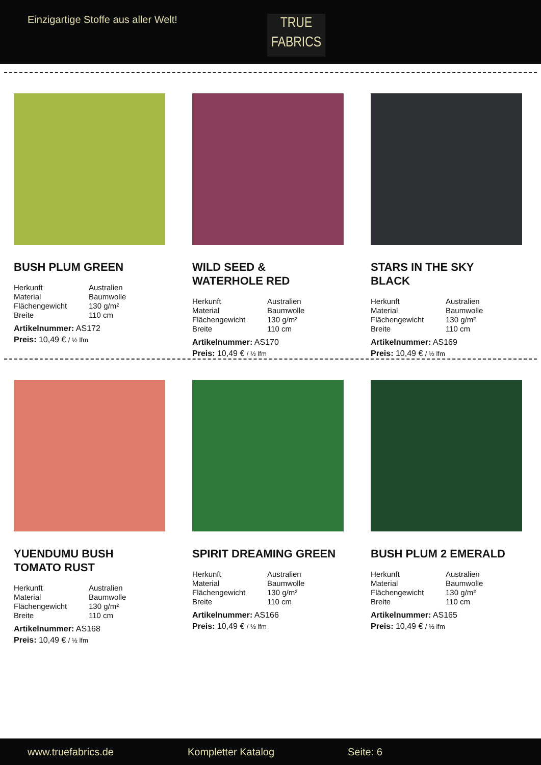Einzigartige Stoffe aus aller Welt!
TRUE
FABRICS
BUSH PLUM GREEN
| Herkunft | Australien |
| Material | Baumwolle |
| Flächengewicht | 130 g/m² |
| Breite | 110 cm |
Artikelnummer: AS172
Preis: 10,49 € / ½ lfm
WILD SEED &
WATERHOLE RED
| Herkunft | Australien |
| Material | Baumwolle |
| Flächengewicht | 130 g/m² |
| Breite | 110 cm |
Artikelnummer: AS170
Preis: 10,49 € / ½ lfm
STARS IN THE SKY
BLACK
| Herkunft | Australien |
| Material | Baumwolle |
| Flächengewicht | 130 g/m² |
| Breite | 110 cm |
Artikelnummer: AS169
Preis: 10,49 € / ½ lfm
YUENDUMU BUSH
TOMATO RUST
| Herkunft | Australien |
| Material | Baumwolle |
| Flächengewicht | 130 g/m² |
| Breite | 110 cm |
Artikelnummer: AS168
Preis: 10,49 € / ½ lfm
SPIRIT DREAMING GREEN
| Herkunft | Australien |
| Material | Baumwolle |
| Flächengewicht | 130 g/m² |
| Breite | 110 cm |
Artikelnummer: AS166
Preis: 10,49 € / ½ lfm
BUSH PLUM 2 EMERALD
| Herkunft | Australien |
| Material | Baumwolle |
| Flächengewicht | 130 g/m² |
| Breite | 110 cm |
Artikelnummer: AS165
Preis: 10,49 € / ½ lfm
www.truefabrics.de Kompletter Katalog Seite: 6